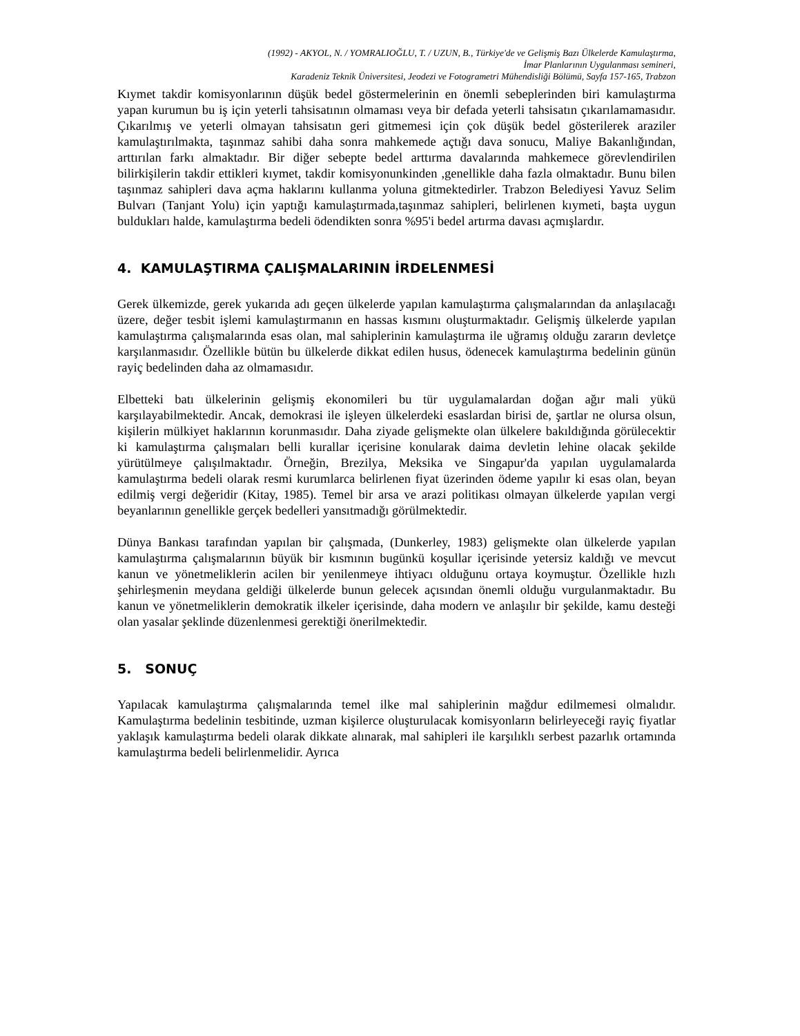(1992) - AKYOL, N. / YOMRALIOĞLU, T. / UZUN, B., Türkiye'de ve Gelişmiş Bazı Ülkelerde Kamulaştırma,
İmar Planlarının Uygulanması semineri,
Karadeniz Teknik Üniversitesi, Jeodezi ve Fotogrametri Mühendisliği Bölümü, Sayfa 157-165, Trabzon
Kıymet takdir komisyonlarının düşük bedel göstermelerinin en önemli sebeplerinden biri kamulaştırma yapan kurumun bu iş için yeterli tahsisatının olmaması veya bir defada yeterli tahsisatın çıkarılamamasıdır. Çıkarılmış ve yeterli olmayan tahsisatın geri gitmemesi için çok düşük bedel gösterilerek araziler kamulaştırılmakta, taşınmaz sahibi daha sonra mahkemede açtığı dava sonucu, Maliye Bakanlığından, arttırılan farkı almaktadır. Bir diğer sebepte bedel arttırma davalarında mahkemece görevlendirilen bilirkişilerin takdir ettikleri kıymet, takdir komisyonunkinden ,genellikle daha fazla olmaktadır. Bunu bilen taşınmaz sahipleri dava açma haklarını kullanma yoluna gitmektedirler. Trabzon Belediyesi Yavuz Selim Bulvarı (Tanjant Yolu) için yaptığı kamulaştırmada,taşınmaz sahipleri, belirlenen kıymeti, başta uygun buldukları halde, kamulaştırma bedeli ödendikten sonra %95'i bedel artırma davası açmışlardır.
4. KAMULAŞTIRMA ÇALIŞMALARININ İRDELENMESİ
Gerek ülkemizde, gerek yukarıda adı geçen ülkelerde yapılan kamulaştırma çalışmalarından da anlaşılacağı üzere, değer tesbit işlemi kamulaştırmanın en hassas kısmını oluşturmaktadır. Gelişmiş ülkelerde yapılan kamulaştırma çalışmalarında esas olan, mal sahiplerinin kamulaştırma ile uğramış olduğu zararın devletçe karşılanmasıdır. Özellikle bütün bu ülkelerde dikkat edilen husus, ödenecek kamulaştırma bedelinin günün rayiç bedelinden daha az olmamasıdır.
Elbetteki batı ülkelerinin gelişmiş ekonomileri bu tür uygulamalardan doğan ağır mali yükü karşılayabilmektedir. Ancak, demokrasi ile işleyen ülkelerdeki esaslardan birisi de, şartlar ne olursa olsun, kişilerin mülkiyet haklarının korunmasıdır. Daha ziyade gelişmekte olan ülkelere bakıldığında görülecektir ki kamulaştırma çalışmaları belli kurallar içerisine konularak daima devletin lehine olacak şekilde yürütülmeye çalışılmaktadır. Örneğin, Brezilya, Meksika ve Singapur'da yapılan uygulamalarda kamulaştırma bedeli olarak resmi kurumlarca belirlenen fiyat üzerinden ödeme yapılır ki esas olan, beyan edilmiş vergi değeridir (Kitay, 1985). Temel bir arsa ve arazi politikası olmayan ülkelerde yapılan vergi beyanlarının genellikle gerçek bedelleri yansıtmadığı görülmektedir.
Dünya Bankası tarafından yapılan bir çalışmada, (Dunkerley, 1983) gelişmekte olan ülkelerde yapılan kamulaştırma çalışmalarının büyük bir kısmının bugünkü koşullar içerisinde yetersiz kaldığı ve mevcut kanun ve yönetmeliklerin acilen bir yenilenmeye ihtiyacı olduğunu ortaya koymuştur. Özellikle hızlı şehirleşmenin meydana geldiği ülkelerde bunun gelecek açısından önemli olduğu vurgulanmaktadır. Bu kanun ve yönetmeliklerin demokratik ilkeler içerisinde, daha modern ve anlaşılır bir şekilde, kamu desteği olan yasalar şeklinde düzenlenmesi gerektiği önerilmektedir.
5. SONUÇ
Yapılacak kamulaştırma çalışmalarında temel ilke mal sahiplerinin mağdur edilmemesi olmalıdır. Kamulaştırma bedelinin tesbitinde, uzman kişilerce oluşturulacak komisyonların belirleyeceği rayiç fiyatlar yaklaşık kamulaştırma bedeli olarak dikkate alınarak, mal sahipleri ile karşılıklı serbest pazarlık ortamında kamulaştırma bedeli belirlenmelidir. Ayrıca